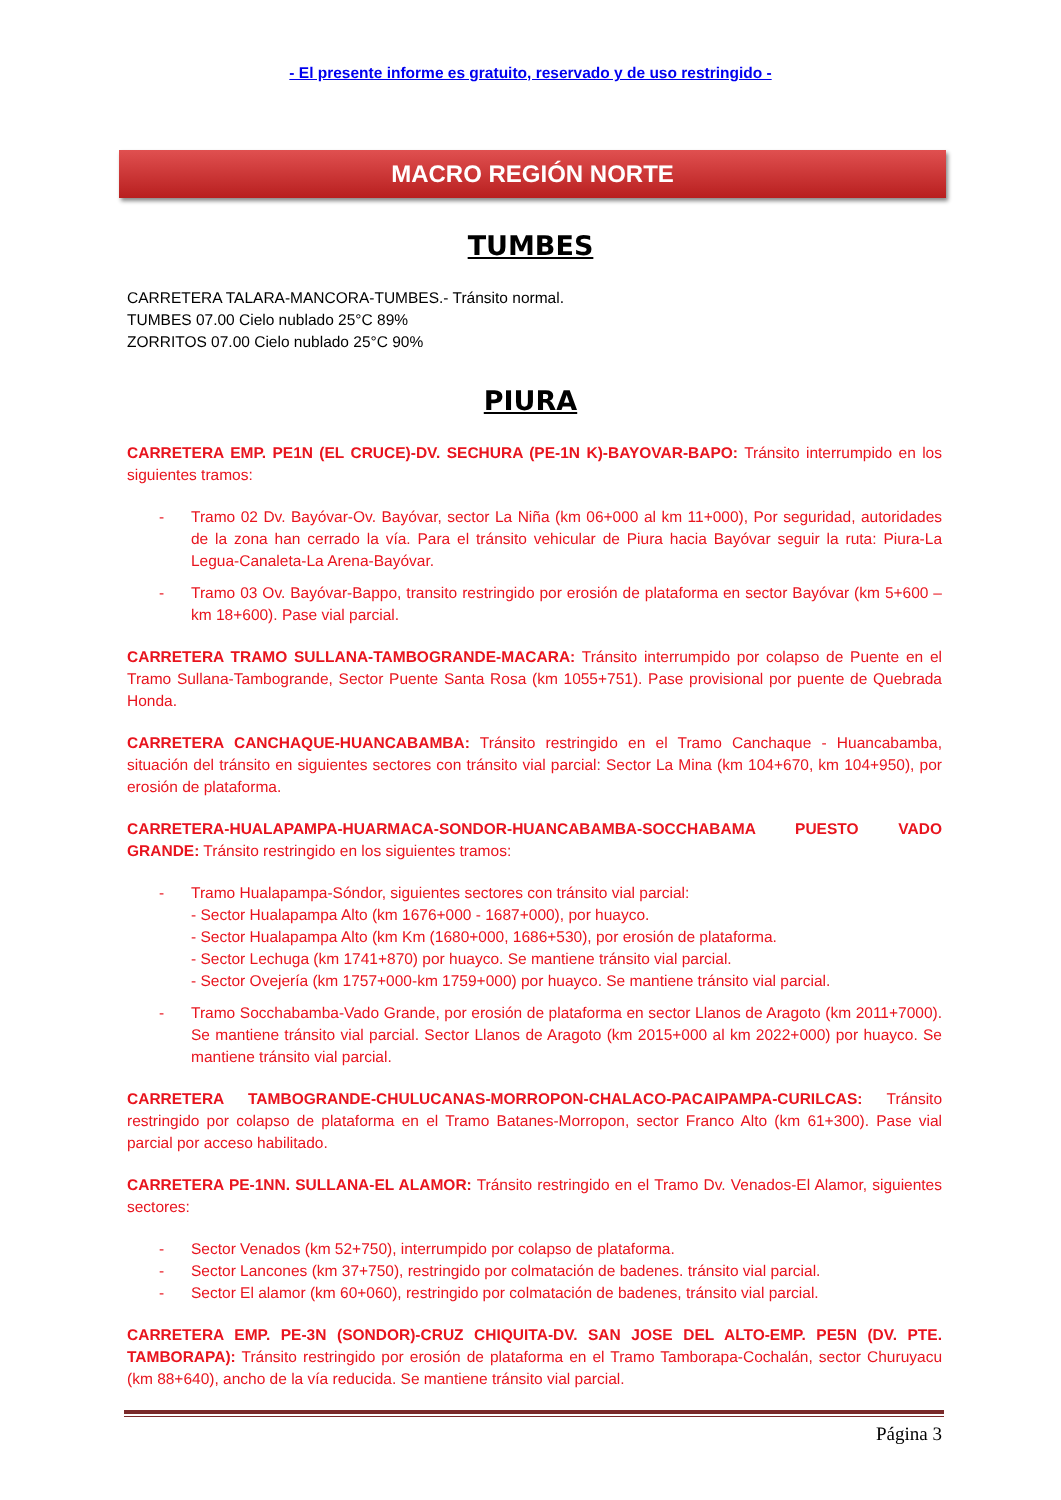- El presente informe es gratuito, reservado y de uso restringido -
MACRO REGIÓN NORTE
TUMBES
CARRETERA TALARA-MANCORA-TUMBES.- Tránsito normal.
TUMBES 07.00 Cielo nublado 25°C 89%
ZORRITOS 07.00 Cielo nublado 25°C 90%
PIURA
CARRETERA EMP. PE1N (EL CRUCE)-DV. SECHURA (PE-1N K)-BAYOVAR-BAPO: Tránsito interrumpido en los siguientes tramos:
- Tramo 02 Dv. Bayóvar-Ov. Bayóvar, sector La Niña (km 06+000 al km 11+000), Por seguridad, autoridades de la zona han cerrado la vía. Para el tránsito vehicular de Piura hacia Bayóvar seguir la ruta: Piura-La Legua-Canaleta-La Arena-Bayóvar.
- Tramo 03 Ov. Bayóvar-Bappo, transito restringido por erosión de plataforma en sector Bayóvar (km 5+600 – km 18+600). Pase vial parcial.
CARRETERA TRAMO SULLANA-TAMBOGRANDE-MACARA: Tránsito interrumpido por colapso de Puente en el Tramo Sullana-Tambogrande, Sector Puente Santa Rosa (km 1055+751). Pase provisional por puente de Quebrada Honda.
CARRETERA CANCHAQUE-HUANCABAMBA: Tránsito restringido en el Tramo Canchaque - Huancabamba, situación del tránsito en siguientes sectores con tránsito vial parcial: Sector La Mina (km 104+670, km 104+950), por erosión de plataforma.
CARRETERA-HUALAPAMPA-HUARMACA-SONDOR-HUANCABAMBA-SOCCHABAMA PUESTO VADO GRANDE: Tránsito restringido en los siguientes tramos:
- Tramo Hualapampa-Sóndor, siguientes sectores con tránsito vial parcial:
- Sector Hualapampa Alto (km 1676+000 - 1687+000), por huayco.
- Sector Hualapampa Alto (km Km (1680+000, 1686+530), por erosión de plataforma.
- Sector Lechuga (km 1741+870) por huayco. Se mantiene tránsito vial parcial.
- Sector Ovejería (km 1757+000-km 1759+000) por huayco. Se mantiene tránsito vial parcial.
- Tramo Socchabamba-Vado Grande, por erosión de plataforma en sector Llanos de Aragoto (km 2011+7000). Se mantiene tránsito vial parcial. Sector Llanos de Aragoto (km 2015+000 al km 2022+000) por huayco. Se mantiene tránsito vial parcial.
CARRETERA TAMBOGRANDE-CHULUCANAS-MORROPON-CHALACO-PACAIPAMPA-CURILCAS: Tránsito restringido por colapso de plataforma en el Tramo Batanes-Morropon, sector Franco Alto (km 61+300). Pase vial parcial por acceso habilitado.
CARRETERA PE-1NN. SULLANA-EL ALAMOR: Tránsito restringido en el Tramo Dv. Venados-El Alamor, siguientes sectores:
- Sector Venados (km 52+750), interrumpido por colapso de plataforma.
- Sector Lancones (km 37+750), restringido por colmatación de badenes. tránsito vial parcial.
- Sector El alamor (km 60+060), restringido por colmatación de badenes, tránsito vial parcial.
CARRETERA EMP. PE-3N (SONDOR)-CRUZ CHIQUITA-DV. SAN JOSE DEL ALTO-EMP. PE5N (DV. PTE. TAMBORAPA): Tránsito restringido por erosión de plataforma en el Tramo Tamborapa-Cochalán, sector Churuyacu (km 88+640), ancho de la vía reducida. Se mantiene tránsito vial parcial.
Página 3